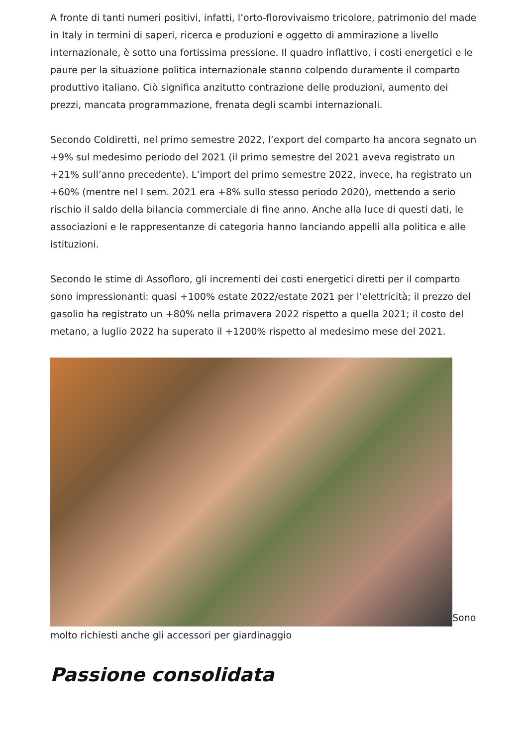A fronte di tanti numeri positivi, infatti, l’orto-florovivaismo tricolore, patrimonio del made in Italy in termini di saperi, ricerca e produzioni e oggetto di ammirazione a livello internazionale, è sotto una fortissima pressione. Il quadro inflattivo, i costi energetici e le paure per la situazione politica internazionale stanno colpendo duramente il comparto produttivo italiano. Ciò significa anzitutto contrazione delle produzioni, aumento dei prezzi, mancata programmazione, frenata degli scambi internazionali.
Secondo Coldiretti, nel primo semestre 2022, l’export del comparto ha ancora segnato un +9% sul medesimo periodo del 2021 (il primo semestre del 2021 aveva registrato un +21% sull’anno precedente). L’import del primo semestre 2022, invece, ha registrato un +60% (mentre nel I sem. 2021 era +8% sullo stesso periodo 2020), mettendo a serio rischio il saldo della bilancia commerciale di fine anno. Anche alla luce di questi dati, le associazioni e le rappresentanze di categoria hanno lanciando appelli alla politica e alle istituzioni.
Secondo le stime di Assofloro, gli incrementi dei costi energetici diretti per il comparto sono impressionanti: quasi +100% estate 2022/estate 2021 per l’elettricità; il prezzo del gasolio ha registrato un +80% nella primavera 2022 rispetto a quella 2021; il costo del metano, a luglio 2022 ha superato il +1200% rispetto al medesimo mese del 2021.
Sono molto richiesti anche gli accessori per giardinaggio
Passione consolidata